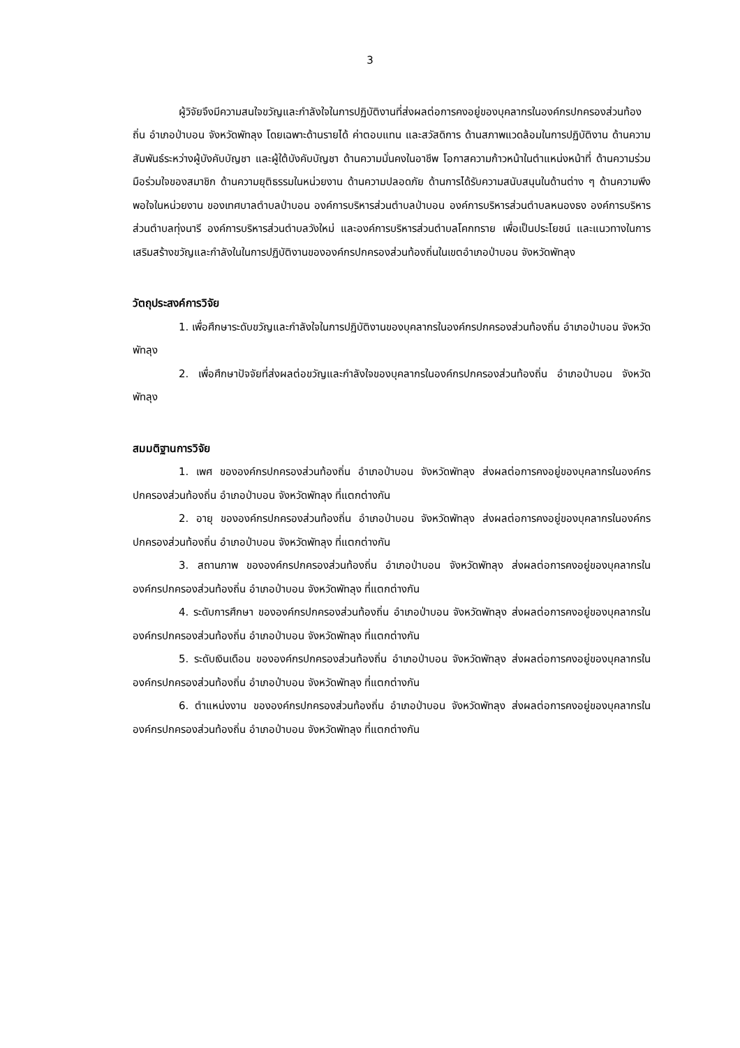3
ผู้วิจัยจึงมีความสนใจขวัญและกำลังใจในการปฏิบัติงานที่ส่งผลต่อการคงอยู่ของบุคลากรในองค์กรปกครองส่วนท้องถิ่น อำเภอป่าบอน จังหวัดพัทลุง โดยเฉพาะด้านรายได้ ค่าตอบแทน และสวัสดิการ ด้านสภาพแวดล้อมในการปฏิบัติงาน ด้านความสัมพันธ์ระหว่างผู้บังคับบัญชา และผู้ใต้บังคับบัญชา ด้านความมั่นคงในอาชีพ โอกาสความก้าวหน้าในตำแหน่งหน้าที่ ด้านความร่วมมือร่วมใจของสมาชิก ด้านความยุติธรรมในหน่วยงาน ด้านความปลอดภัย ด้านการได้รับความสนับสนุนในด้านต่าง ๆ ด้านความพึงพอใจในหน่วยงาน ของเทศบาลตำบลป่าบอน องค์การบริหารส่วนตำบลป่าบอน องค์การบริหารส่วนตำบลหนองธง องค์การบริหารส่วนตำบลทุ่งนารี องค์การบริหารส่วนตำบลวังใหม่ และองค์การบริหารส่วนตำบลโคกทราย เพื่อเป็นประโยชน์ และแนวทางในการเสริมสร้างขวัญและกำลังในในการปฏิบัติงานขององค์กรปกครองส่วนท้องถิ่นในเขตอำเภอป่าบอน จังหวัดพัทลุง
วัตถุประสงค์การวิจัย
1. เพื่อศึกษาระดับขวัญและกำลังใจในการปฏิบัติงานของบุคลากรในองค์กรปกครองส่วนท้องถิ่น อำเภอป่าบอน จังหวัดพัทลุง
2. เพื่อศึกษาปัจจัยที่ส่งผลต่อขวัญและกำลังใจของบุคลากรในองค์กรปกครองส่วนท้องถิ่น อำเภอป่าบอน จังหวัดพัทลุง
สมมติฐานการวิจัย
1. เพศ ขององค์กรปกครองส่วนท้องถิ่น อำเภอป่าบอน จังหวัดพัทลุง ส่งผลต่อการคงอยู่ของบุคลากรในองค์กรปกครองส่วนท้องถิ่น อำเภอป่าบอน จังหวัดพัทลุง ที่แตกต่างกัน
2. อายุ ขององค์กรปกครองส่วนท้องถิ่น อำเภอป่าบอน จังหวัดพัทลุง ส่งผลต่อการคงอยู่ของบุคลากรในองค์กรปกครองส่วนท้องถิ่น อำเภอป่าบอน จังหวัดพัทลุง ที่แตกต่างกัน
3. สถานภาพ ขององค์กรปกครองส่วนท้องถิ่น อำเภอป่าบอน จังหวัดพัทลุง ส่งผลต่อการคงอยู่ของบุคลากรในองค์กรปกครองส่วนท้องถิ่น อำเภอป่าบอน จังหวัดพัทลุง ที่แตกต่างกัน
4. ระดับการศึกษา ขององค์กรปกครองส่วนท้องถิ่น อำเภอป่าบอน จังหวัดพัทลุง ส่งผลต่อการคงอยู่ของบุคลากรในองค์กรปกครองส่วนท้องถิ่น อำเภอป่าบอน จังหวัดพัทลุง ที่แตกต่างกัน
5. ระดับเงินเดือน ขององค์กรปกครองส่วนท้องถิ่น อำเภอป่าบอน จังหวัดพัทลุง ส่งผลต่อการคงอยู่ของบุคลากรในองค์กรปกครองส่วนท้องถิ่น อำเภอป่าบอน จังหวัดพัทลุง ที่แตกต่างกัน
6. ตำแหน่งงาน ขององค์กรปกครองส่วนท้องถิ่น อำเภอป่าบอน จังหวัดพัทลุง ส่งผลต่อการคงอยู่ของบุคลากรในองค์กรปกครองส่วนท้องถิ่น อำเภอป่าบอน จังหวัดพัทลุง ที่แตกต่างกัน